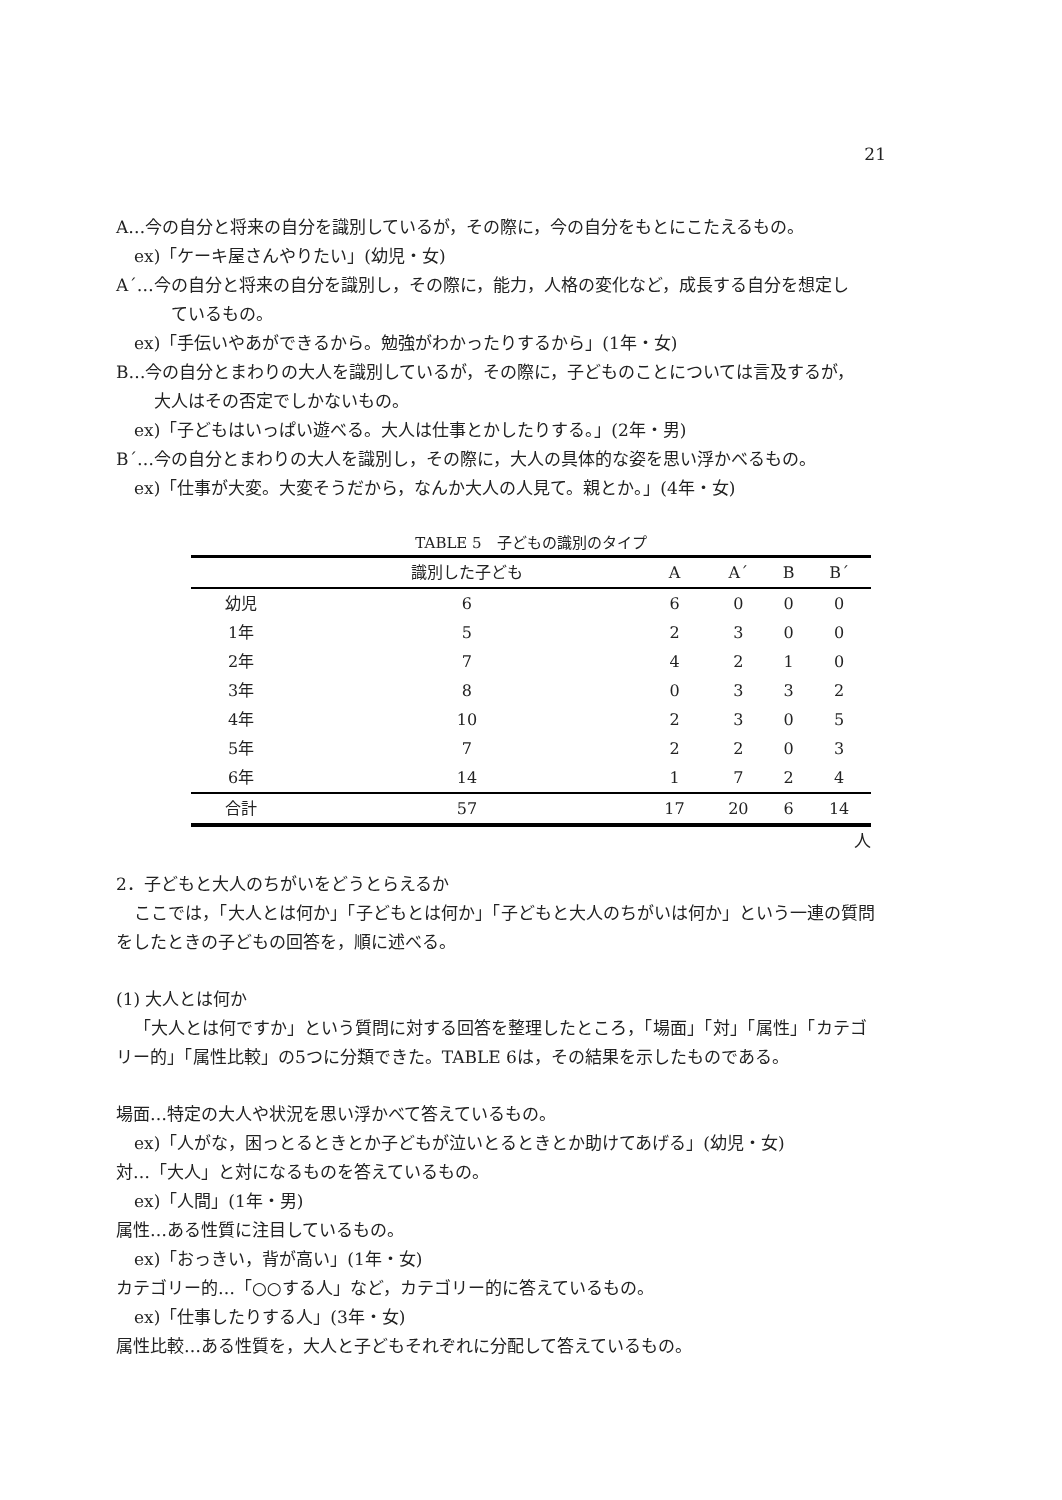21
A…今の自分と将来の自分を識別しているが，その際に，今の自分をもとにこたえるもの。
ex)「ケーキ屋さんやりたい」(幼児・女)
A´…今の自分と将来の自分を識別し，その際に，能力，人格の変化など，成長する自分を想定し
ているもの。
ex)「手伝いやあができるから。勉強がわかったりするから」(1年・女)
B…今の自分とまわりの大人を識別しているが，その際に，子どものことについては言及するが，
大人はその否定でしかないもの。
ex)「子どもはいっぱい遊べる。大人は仕事とかしたりする。」(2年・男)
B´…今の自分とまわりの大人を識別し，その際に，大人の具体的な姿を思い浮かべるもの。
ex)「仕事が大変。大変そうだから，なんか大人の人見て。親とか。」(4年・女)
TABLE 5 子どもの識別のタイプ
| | 識別した子ども | A | A´ | B | B´ |
| --- | --- | --- | --- | --- | --- |
| 幼児 | 6 | 6 | 0 | 0 | 0 |
| 1年 | 5 | 2 | 3 | 0 | 0 |
| 2年 | 7 | 4 | 2 | 1 | 0 |
| 3年 | 8 | 0 | 3 | 3 | 2 |
| 4年 | 10 | 2 | 3 | 0 | 5 |
| 5年 | 7 | 2 | 2 | 0 | 3 |
| 6年 | 14 | 1 | 7 | 2 | 4 |
| 合計 | 57 | 17 | 20 | 6 | 14 |
人
2．子どもと大人のちがいをどうとらえるか
ここでは，「大人とは何か」「子どもとは何か」「子どもと大人のちがいは何か」という一連の質問
をしたときの子どもの回答を，順に述べる。
(1) 大人とは何か
「大人とは何ですか」という質問に対する回答を整理したところ，「場面」「対」「属性」「カテゴ
リー的」「属性比較」の5つに分類できた。TABLE 6は，その結果を示したものである。
場面…特定の大人や状況を思い浮かべて答えているもの。
ex)「人がな，困っとるときとか子どもが泣いとるときとか助けてあげる」(幼児・女)
対…「大人」と対になるものを答えているもの。
ex)「人間」(1年・男)
属性…ある性質に注目しているもの。
ex)「おっきい，背が高い」(1年・女)
カテゴリー的…「○○する人」など，カテゴリー的に答えているもの。
ex)「仕事したりする人」(3年・女)
属性比較…ある性質を，大人と子どもそれぞれに分配して答えているもの。